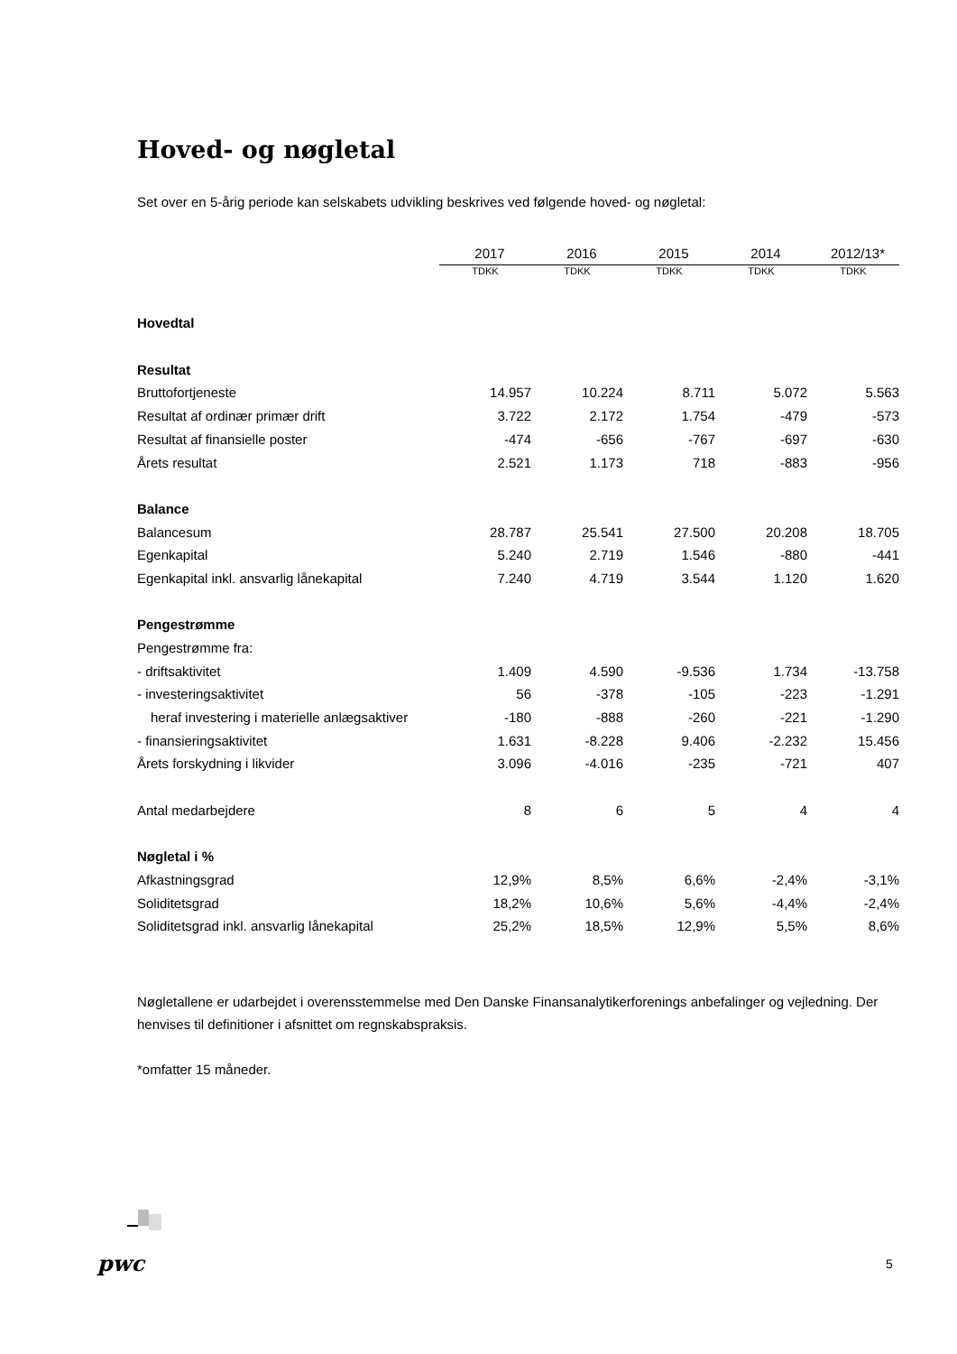Hoved- og nøgletal
Set over en 5-årig periode kan selskabets udvikling beskrives ved følgende hoved- og nøgletal:
| | 2017 | 2016 | 2015 | 2014 | 2012/13* |
| --- | --- | --- | --- | --- | --- |
| | TDKK | TDKK | TDKK | TDKK | TDKK |
| Hovedtal | | | | | |
| Resultat | | | | | |
| Bruttofortjeneste | 14.957 | 10.224 | 8.711 | 5.072 | 5.563 |
| Resultat af ordinær primær drift | 3.722 | 2.172 | 1.754 | -479 | -573 |
| Resultat af finansielle poster | -474 | -656 | -767 | -697 | -630 |
| Årets resultat | 2.521 | 1.173 | 718 | -883 | -956 |
| Balance | | | | | |
| Balancesum | 28.787 | 25.541 | 27.500 | 20.208 | 18.705 |
| Egenkapital | 5.240 | 2.719 | 1.546 | -880 | -441 |
| Egenkapital inkl. ansvarlig lånekapital | 7.240 | 4.719 | 3.544 | 1.120 | 1.620 |
| Pengestrømme | | | | | |
| Pengestrømme fra: | | | | | |
| - driftsaktivitet | 1.409 | 4.590 | -9.536 | 1.734 | -13.758 |
| - investeringsaktivitet | 56 | -378 | -105 | -223 | -1.291 |
| heraf investering i materielle anlægsaktiver | -180 | -888 | -260 | -221 | -1.290 |
| - finansieringsaktivitet | 1.631 | -8.228 | 9.406 | -2.232 | 15.456 |
| Årets forskydning i likvider | 3.096 | -4.016 | -235 | -721 | 407 |
| Antal medarbejdere | 8 | 6 | 5 | 4 | 4 |
| Nøgletal i % | | | | | |
| Afkastningsgrad | 12,9% | 8,5% | 6,6% | -2,4% | -3,1% |
| Soliditetsgrad | 18,2% | 10,6% | 5,6% | -4,4% | -2,4% |
| Soliditetsgrad inkl. ansvarlig lånekapital | 25,2% | 18,5% | 12,9% | 5,5% | 8,6% |
Nøgletallene er udarbejdet i overensstemmelse med Den Danske Finansanalytikerforenings anbefalinger og vejledning. Der henvises til definitioner i afsnittet om regnskabspraksis.
*omfatter 15 måneder.
pwc 5